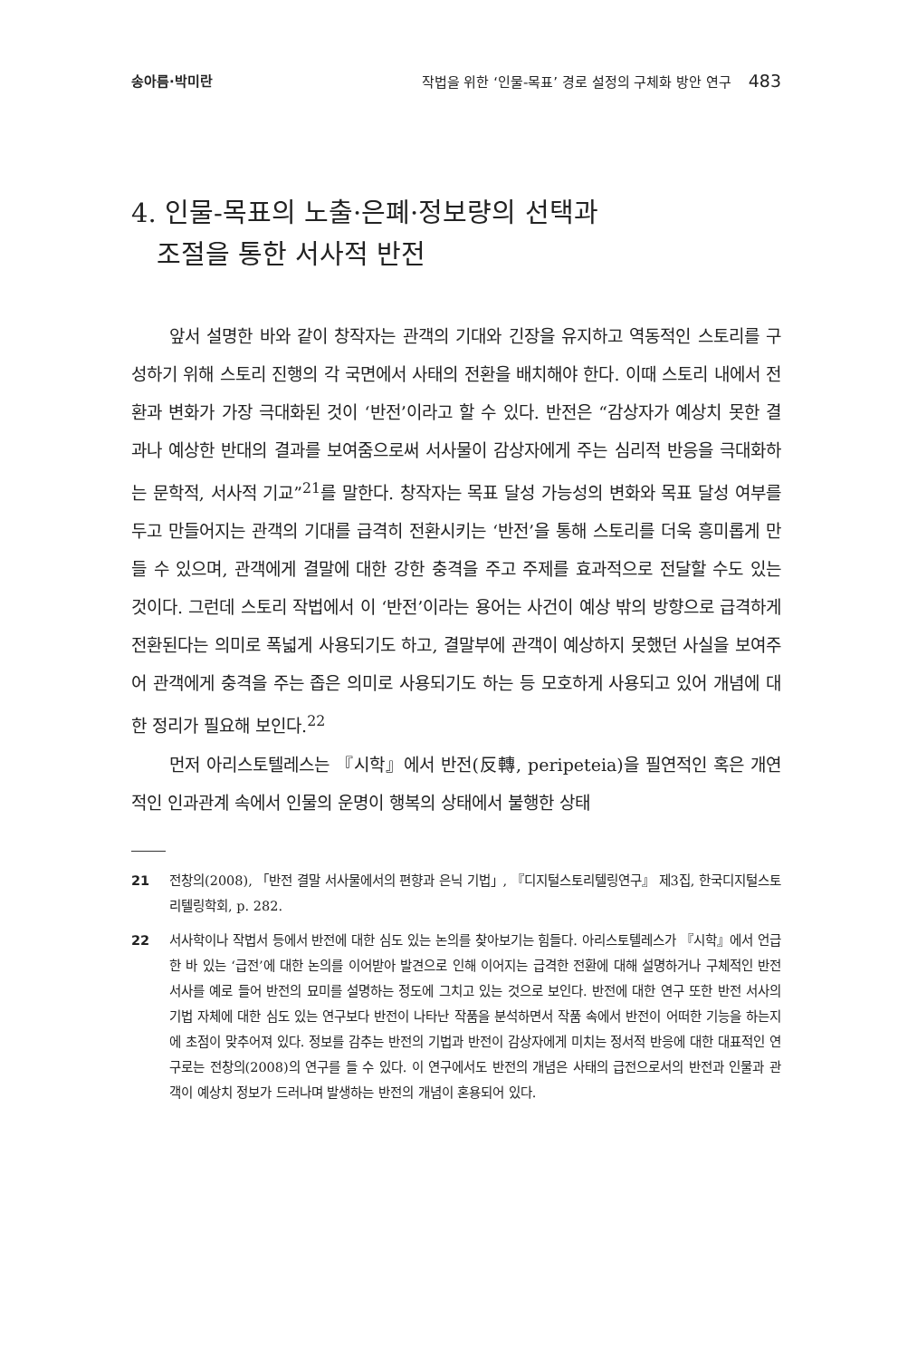송아름·박미란 작법을 위한 ‘인물-목표’ 경로 설정의 구체화 방안 연구 483
4. 인물-목표의 노출·은폐·정보량의 선택과
조절을 통한 서사적 반전
앞서 설명한 바와 같이 창작자는 관객의 기대와 긴장을 유지하고 역동적인 스토리를 구성하기 위해 스토리 진행의 각 국면에서 사태의 전환을 배치해야 한다. 이때 스토리 내에서 전환과 변화가 가장 극대화된 것이 ‘반전’이라고 할 수 있다. 반전은 “감상자가 예상치 못한 결과나 예상한 반대의 결과를 보여줌으로써 서사물이 감상자에게 주는 심리적 반응을 극대화하는 문학적, 서사적 기교”<sup>21</sup>를 말한다. 창작자는 목표 달성 가능성의 변화와 목표 달성 여부를 두고 만들어지는 관객의 기대를 급격히 전환시키는 ‘반전’을 통해 스토리를 더욱 흥미롭게 만들 수 있으며, 관객에게 결말에 대한 강한 충격을 주고 주제를 효과적으로 전달할 수도 있는 것이다. 그런데 스토리 작법에서 이 ‘반전’이라는 용어는 사건이 예상 밖의 방향으로 급격하게 전환된다는 의미로 폭넓게 사용되기도 하고, 결말부에 관객이 예상하지 못했던 사실을 보여주어 관객에게 충격을 주는 좁은 의미로 사용되기도 하는 등 모호하게 사용되고 있어 개념에 대한 정리가 필요해 보인다.<sup>22</sup>
먼저 아리스토텔레스는 『시학』에서 반전(反轉, peripeteia)을 필연적인 혹은 개연적인 인과관계 속에서 인물의 운명이 행복의 상태에서 불행한 상태
21 전창의(2008), 「반전 결말 서사물에서의 편향과 은닉 기법」, 『디지털스토리텔링연구』 제3집, 한국디지털스토리텔링학회, p. 282.
22 서사학이나 작법서 등에서 반전에 대한 심도 있는 논의를 찾아보기는 힘들다. 아리스토텔레스가 『시학』에서 언급한 바 있는 ‘급전’에 대한 논의를 이어받아 발견으로 인해 이어지는 급격한 전환에 대해 설명하거나 구체적인 반전 서사를 예로 들어 반전의 묘미를 설명하는 정도에 그치고 있는 것으로 보인다. 반전에 대한 연구 또한 반전 서사의 기법 자체에 대한 심도 있는 연구보다 반전이 나타난 작품을 분석하면서 작품 속에서 반전이 어떠한 기능을 하는지에 초점이 맞추어져 있다. 정보를 감추는 반전의 기법과 반전이 감상자에게 미치는 정서적 반응에 대한 대표적인 연구로는 전창의(2008)의 연구를 들 수 있다. 이 연구에서도 반전의 개념은 사태의 급전으로서의 반전과 인물과 관객이 예상치 정보가 드러나며 발생하는 반전의 개념이 혼용되어 있다.